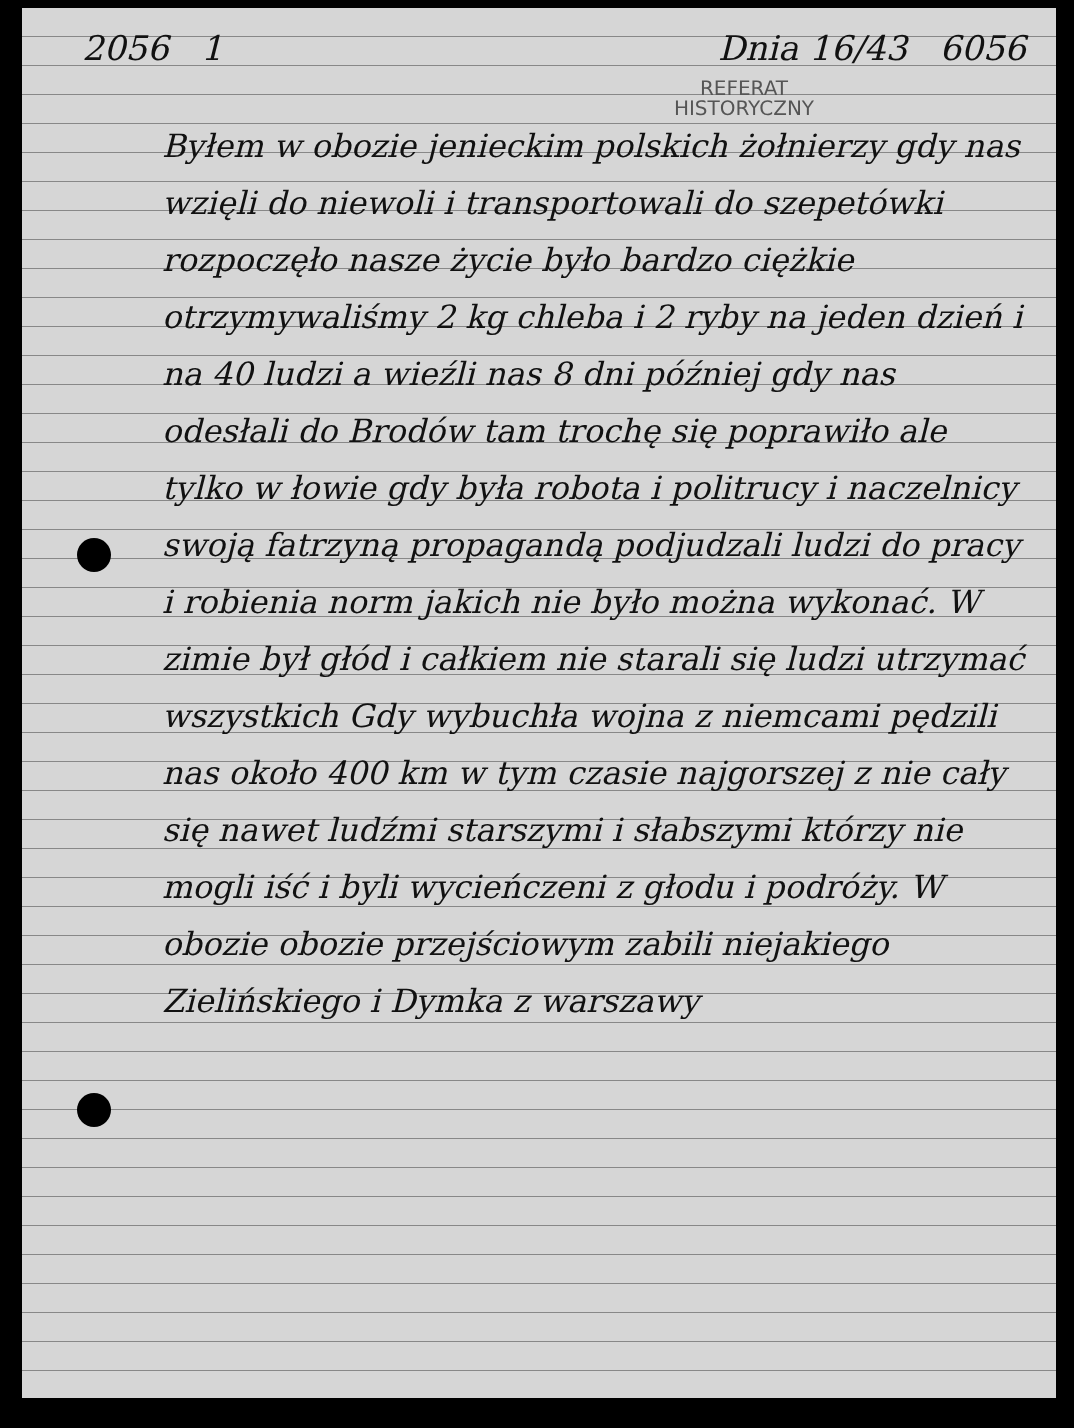2056 1 Dnia 16/43 6056
REFERAT
HISTORYCZNY
Byłem w obozie jenieckim polskich żołnierzy gdy nas wzięli do niewoli i transportowali do szepetówki rozpoczęło nasze życie było bardzo ciężkie otrzymywaliśmy 2 kg chleba i 2 ryby na jeden dzień i na 40 ludzi a wieźli nas 8 dni później gdy nas odesłali do Brodów tam trochę się poprawiło ale tylko w łowie gdy była robota i politrucy i naczelnicy swoją fatrzyną propagandą podjudzali ludzi do pracy i robienia norm jakich nie było można wykonać. W zimie był głód i całkiem nie starali się ludzi utrzymać wszystkich Gdy wybuchła wojna z niemcami pędzili nas około 400 km w tym czasie najgorszej z nie cały się nawet ludźmi starszymi i słabszymi którzy nie mogli iść i byli wycieńczeni z głodu i podróży. W obozie obozie przejściowym zabili niejakiego Zielińskiego i Dymka z warszawy